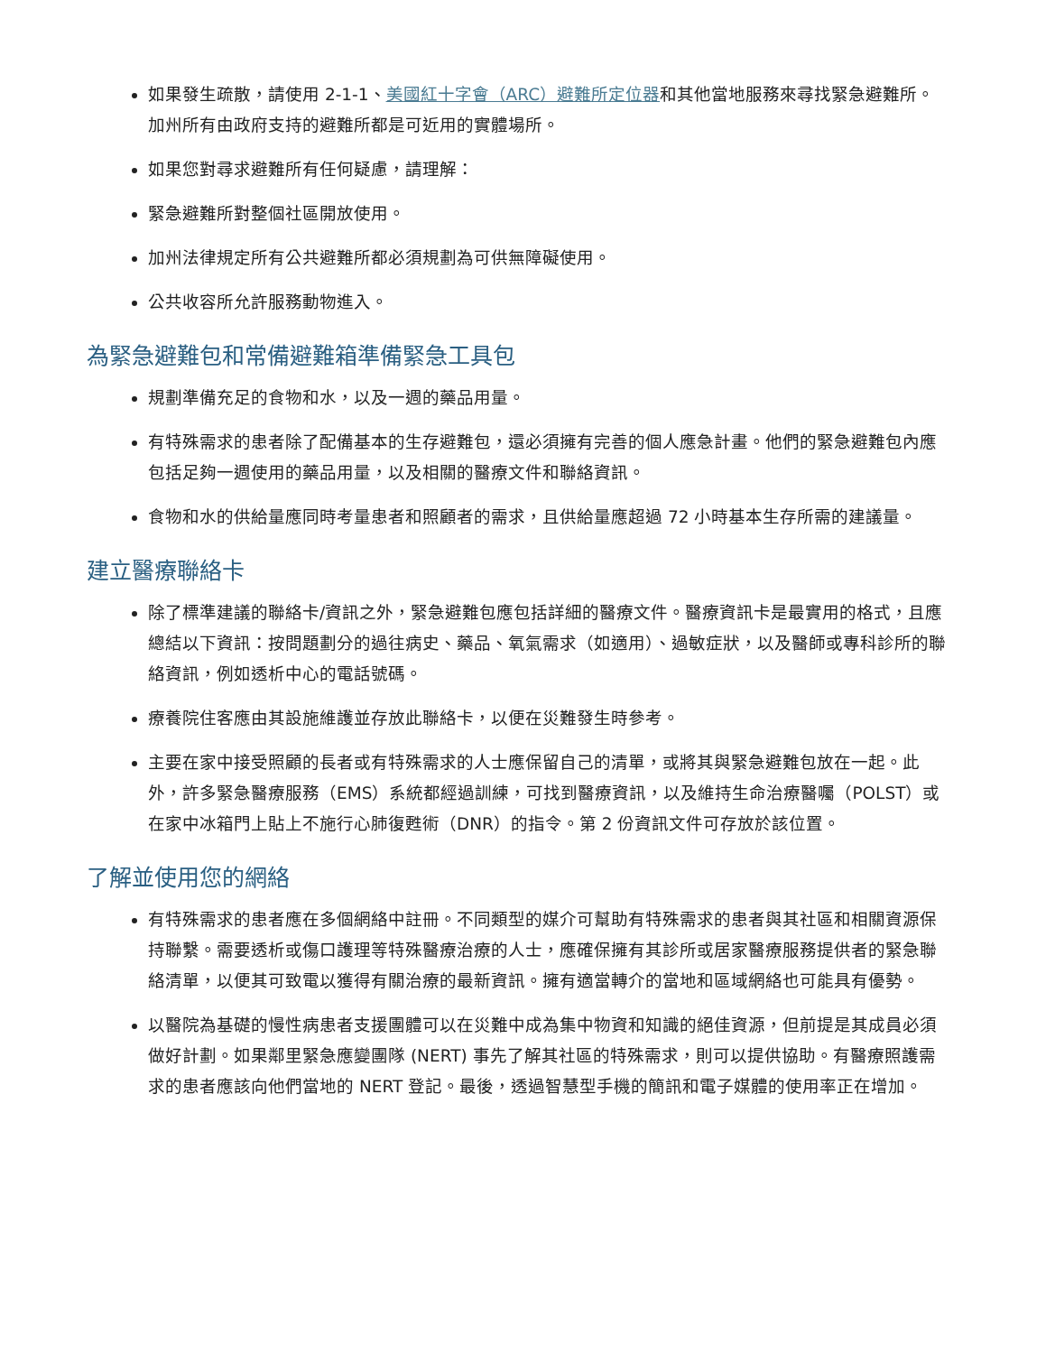如果發生疏散，請使用 2-1-1、美國紅十字會（ARC）避難所定位器和其他當地服務來尋找緊急避難所。加州所有由政府支持的避難所都是可近用的實體場所。
如果您對尋求避難所有任何疑慮，請理解：
緊急避難所對整個社區開放使用。
加州法律規定所有公共避難所都必須規劃為可供無障礙使用。
公共收容所允許服務動物進入。
為緊急避難包和常備避難箱準備緊急工具包
規劃準備充足的食物和水，以及一週的藥品用量。
有特殊需求的患者除了配備基本的生存避難包，還必須擁有完善的個人應急計畫。他們的緊急避難包內應包括足夠一週使用的藥品用量，以及相關的醫療文件和聯絡資訊。
食物和水的供給量應同時考量患者和照顧者的需求，且供給量應超過 72 小時基本生存所需的建議量。
建立醫療聯絡卡
除了標準建議的聯絡卡/資訊之外，緊急避難包應包括詳細的醫療文件。醫療資訊卡是最實用的格式，且應總結以下資訊：按問題劃分的過往病史、藥品、氧氣需求（如適用）、過敏症狀，以及醫師或專科診所的聯絡資訊，例如透析中心的電話號碼。
療養院住客應由其設施維護並存放此聯絡卡，以便在災難發生時參考。
主要在家中接受照顧的長者或有特殊需求的人士應保留自己的清單，或將其與緊急避難包放在一起。此外，許多緊急醫療服務（EMS）系統都經過訓練，可找到醫療資訊，以及維持生命治療醫囑（POLST）或在家中冰箱門上貼上不施行心肺復甦術（DNR）的指令。第 2 份資訊文件可存放於該位置。
了解並使用您的網絡
有特殊需求的患者應在多個網絡中註冊。不同類型的媒介可幫助有特殊需求的患者與其社區和相關資源保持聯繫。需要透析或傷口護理等特殊醫療治療的人士，應確保擁有其診所或居家醫療服務提供者的緊急聯絡清單，以便其可致電以獲得有關治療的最新資訊。擁有適當轉介的當地和區域網絡也可能具有優勢。
以醫院為基礎的慢性病患者支援團體可以在災難中成為集中物資和知識的絕佳資源，但前提是其成員必須做好計劃。如果鄰里緊急應變團隊 (NERT) 事先了解其社區的特殊需求，則可以提供協助。有醫療照護需求的患者應該向他們當地的 NERT 登記。最後，透過智慧型手機的簡訊和電子媒體的使用率正在增加。